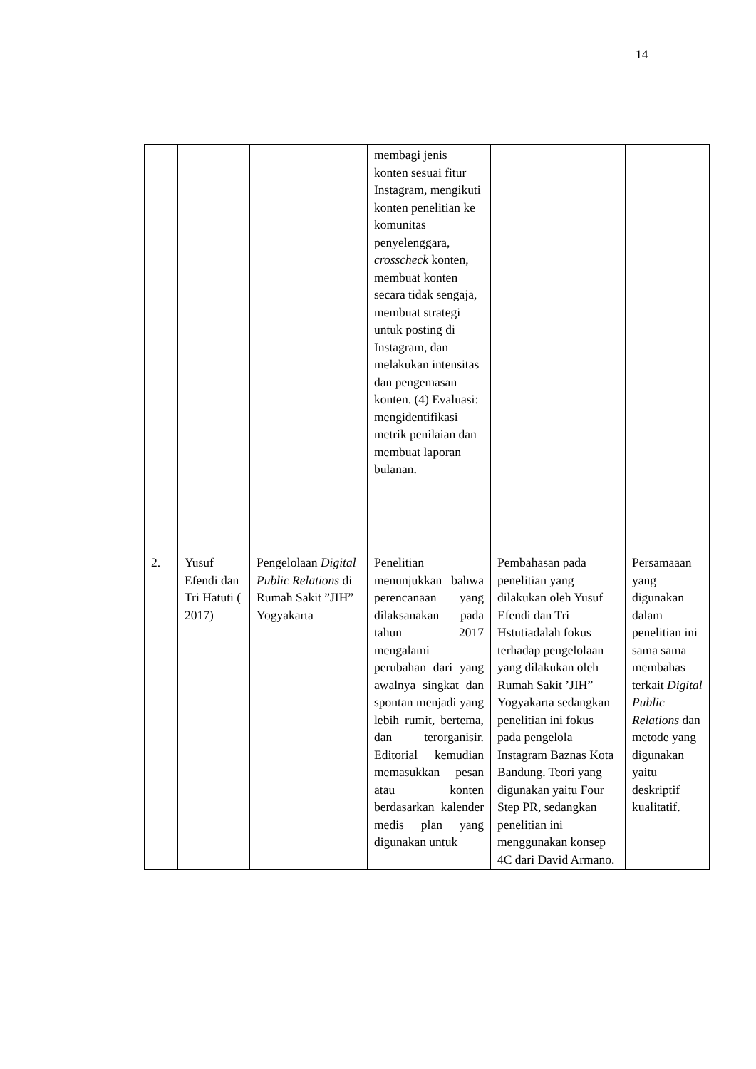14
| | | | membagi jenis konten sesuai fitur Instagram, mengikuti konten penelitian ke komunitas penyelenggara, crosscheck konten, membuat konten secara tidak sengaja, membuat strategi untuk posting di Instagram, dan melakukan intensitas dan pengemasan konten. (4) Evaluasi: mengidentifikasi metrik penilaian dan membuat laporan bulanan. | | |
| 2. | Yusuf Efendi dan Tri Hatuti ( 2017) | Pengelolaan Digital Public Relations di Rumah Sakit ”JIH” Yogyakarta | Penelitian menunjukkan bahwa perencanaan yang dilaksanakan pada tahun 2017 mengalami perubahan dari yang awalnya singkat dan spontan menjadi yang lebih rumit, bertema, dan terorganisir. Editorial kemudian memasukkan pesan atau konten berdasarkan kalender medis plan yang digunakan untuk | Pembahasan pada penelitian yang dilakukan oleh Yusuf Efendi dan Tri Hstutiadalah fokus terhadap pengelolaan yang dilakukan oleh Rumah Sakit ’JIH” Yogyakarta sedangkan penelitian ini fokus pada pengelola Instagram Baznas Kota Bandung. Teori yang digunakan yaitu Four Step PR, sedangkan penelitian ini menggunakan konsep 4C dari David Armano. | Persamaaan yang digunakan dalam penelitian ini sama sama membahas terkait Digital Public Relations dan metode yang digunakan yaitu deskriptif kualitatif. |